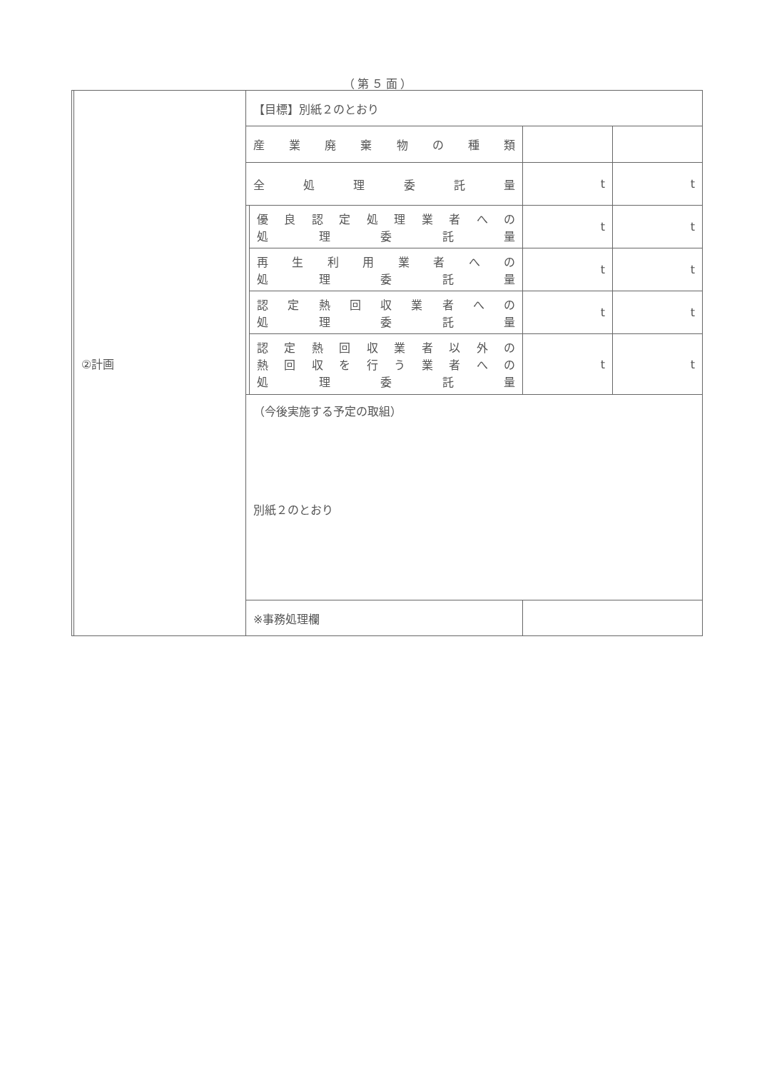（第５面）
| | ②計画 | 【目標】別紙２のとおり | | | |
| | | 産業廃棄物の種類 | | | |
| | | 全処理委託量 | | t | t |
| | | | 優良認定処理業者への 処理委託量 | t | t |
| | | | 再生利用業者への 処理委託量 | t | t |
| | | | 認定熱回収業者への 処理委託量 | t | t |
| | | | 認定熱回収業者以外の 熱回収を行う業者への 処理委託量 | t | t |
| | | （今後実施する予定の取組） 別紙２のとおり | | | |
| | | ※事務処理欄 | | | |